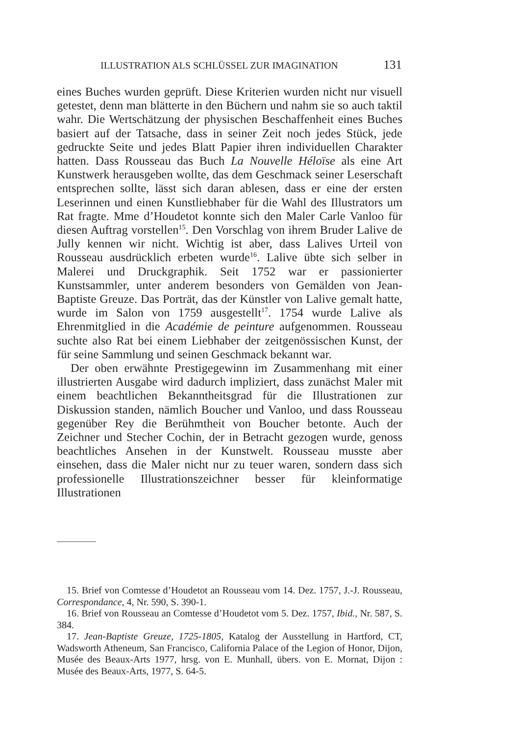ILLUSTRATION ALS SCHLÜSSEL ZUR IMAGINATION 131
eines Buches wurden geprüft. Diese Kriterien wurden nicht nur visuell getestet, denn man blätterte in den Büchern und nahm sie so auch taktil wahr. Die Wertschätzung der physischen Beschaffenheit eines Buches basiert auf der Tatsache, dass in seiner Zeit noch jedes Stück, jede gedruckte Seite und jedes Blatt Papier ihren individuellen Charakter hatten. Dass Rousseau das Buch La Nouvelle Héloïse als eine Art Kunstwerk herausgeben wollte, das dem Geschmack seiner Leserschaft entsprechen sollte, lässt sich daran ablesen, dass er eine der ersten Leserinnen und einen Kunstliebhaber für die Wahl des Illustrators um Rat fragte. Mme d’Houdetot konnte sich den Maler Carle Vanloo für diesen Auftrag vorstellen<sup>15</sup>. Den Vorschlag von ihrem Bruder Lalive de Jully kennen wir nicht. Wichtig ist aber, dass Lalives Urteil von Rousseau ausdrücklich erbeten wurde<sup>16</sup>. Lalive übte sich selber in Malerei und Druckgraphik. Seit 1752 war er passionierter Kunstsammler, unter anderem besonders von Gemälden von Jean-Baptiste Greuze. Das Porträt, das der Künstler von Lalive gemalt hatte, wurde im Salon von 1759 ausgestellt<sup>17</sup>. 1754 wurde Lalive als Ehrenmitglied in die Académie de peinture aufgenommen. Rousseau suchte also Rat bei einem Liebhaber der zeitgenössischen Kunst, der für seine Sammlung und seinen Geschmack bekannt war.
Der oben erwähnte Prestigegewinn im Zusammenhang mit einer illustrierten Ausgabe wird dadurch impliziert, dass zunächst Maler mit einem beachtlichen Bekanntheitsgrad für die Illustrationen zur Diskussion standen, nämlich Boucher und Vanloo, und dass Rousseau gegenüber Rey die Berühmtheit von Boucher betonte. Auch der Zeichner und Stecher Cochin, der in Betracht gezogen wurde, genoss beachtliches Ansehen in der Kunstwelt. Rousseau musste aber einsehen, dass die Maler nicht nur zu teuer waren, sondern dass sich professionelle Illustrationszeichner besser für kleinformatige Illustrationen
15. Brief von Comtesse d’Houdetot an Rousseau vom 14. Dez. 1757, J.-J. Rousseau, Correspondance, 4, Nr. 590, S. 390-1.
16. Brief von Rousseau an Comtesse d’Houdetot vom 5. Dez. 1757, Ibid., Nr. 587, S. 384.
17. Jean-Baptiste Greuze, 1725-1805, Katalog der Ausstellung in Hartford, CT, Wadsworth Atheneum, San Francisco, California Palace of the Legion of Honor, Dijon, Musée des Beaux-Arts 1977, hrsg. von E. Munhall, übers. von E. Mornat, Dijon : Musée des Beaux-Arts, 1977, S. 64-5.